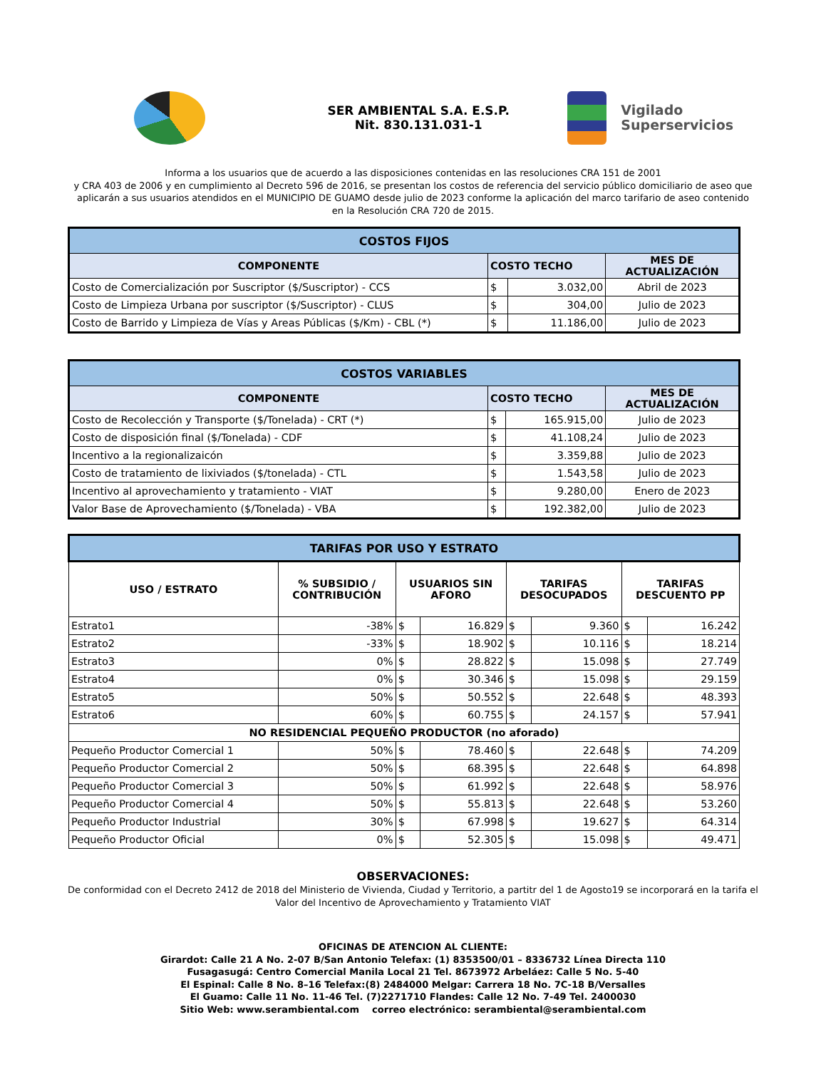SER AMBIENTAL S.A. E.S.P.
Nit. 830.131.031-1
Vigilado
Superservicios
Informa a los usuarios que de acuerdo a las disposiciones contenidas en las resoluciones CRA 151 de 2001
y CRA 403 de 2006 y en cumplimiento al Decreto 596 de 2016, se presentan los costos de referencia del servicio público domiciliario de aseo que aplicarán a sus usuarios atendidos en el MUNICIPIO DE GUAMO desde julio de 2023 conforme la aplicación del marco tarifario de aseo contenido en la Resolución CRA 720 de 2015.
| COSTOS FIJOS | | | |
| COMPONENTE | COSTO TECHO | | MES DE ACTUALIZACIÓN |
| Costo de Comercialización por Suscriptor ($/Suscriptor) - CCS | $ | 3.032,00 | Abril de 2023 |
| Costo de Limpieza Urbana por suscriptor ($/Suscriptor) - CLUS | $ | 304,00 | Julio de 2023 |
| Costo de Barrido y Limpieza de Vías y Areas Públicas ($/Km) - CBL (*) | $ | 11.186,00 | Julio de 2023 |
| COSTOS VARIABLES | | | |
| COMPONENTE | COSTO TECHO | | MES DE ACTUALIZACIÓN |
| Costo de Recolección y Transporte ($/Tonelada) - CRT (*) | $ | 165.915,00 | Julio de 2023 |
| Costo de disposición final ($/Tonelada) - CDF | $ | 41.108,24 | Julio de 2023 |
| Incentivo a la regionalizaicón | $ | 3.359,88 | Julio de 2023 |
| Costo de tratamiento de lixiviados ($/tonelada) - CTL | $ | 1.543,58 | Julio de 2023 |
| Incentivo al aprovechamiento y tratamiento - VIAT | $ | 9.280,00 | Enero de 2023 |
| Valor Base de Aprovechamiento ($/Tonelada) - VBA | $ | 192.382,00 | Julio de 2023 |
| TARIFAS POR USO Y ESTRATO | | | | | | | |
| USO / ESTRATO | % SUBSIDIO / CONTRIBUCIÓN | USUARIOS SIN AFORO | | TARIFAS DESOCUPADOS | | TARIFAS DESCUENTO PP | |
| Estrato1 | -38% | $ | 16.829 | $ | 9.360 | $ | 16.242 |
| Estrato2 | -33% | $ | 18.902 | $ | 10.116 | $ | 18.214 |
| Estrato3 | 0% | $ | 28.822 | $ | 15.098 | $ | 27.749 |
| Estrato4 | 0% | $ | 30.346 | $ | 15.098 | $ | 29.159 |
| Estrato5 | 50% | $ | 50.552 | $ | 22.648 | $ | 48.393 |
| Estrato6 | 60% | $ | 60.755 | $ | 24.157 | $ | 57.941 |
| NO RESIDENCIAL PEQUEÑO PRODUCTOR (no aforado) | | | | | | | |
| Pequeño Productor Comercial 1 | 50% | $ | 78.460 | $ | 22.648 | $ | 74.209 |
| Pequeño Productor Comercial 2 | 50% | $ | 68.395 | $ | 22.648 | $ | 64.898 |
| Pequeño Productor Comercial 3 | 50% | $ | 61.992 | $ | 22.648 | $ | 58.976 |
| Pequeño Productor Comercial 4 | 50% | $ | 55.813 | $ | 22.648 | $ | 53.260 |
| Pequeño Productor Industrial | 30% | $ | 67.998 | $ | 19.627 | $ | 64.314 |
| Pequeño Productor Oficial | 0% | $ | 52.305 | $ | 15.098 | $ | 49.471 |
OBSERVACIONES:
De conformidad con el Decreto 2412 de 2018 del Ministerio de Vivienda, Ciudad y Territorio, a partitr del 1 de Agosto19 se incorporará en la tarifa el Valor del Incentivo de Aprovechamiento y Tratamiento VIAT
OFICINAS DE ATENCION AL CLIENTE:
Girardot: Calle 21 A No. 2-07 B/San Antonio Telefax: (1) 8353500/01 – 8336732 Línea Directa 110
Fusagasugá: Centro Comercial Manila Local 21 Tel. 8673972 Arbeláez: Calle 5 No. 5-40
El Espinal: Calle 8 No. 8–16 Telefax:(8) 2484000 Melgar: Carrera 18 No. 7C-18 B/Versalles
El Guamo: Calle 11 No. 11-46 Tel. (7)2271710 Flandes: Calle 12 No. 7-49 Tel. 2400030
Sitio Web: www.serambiental.com correo electrónico: serambiental@serambiental.com